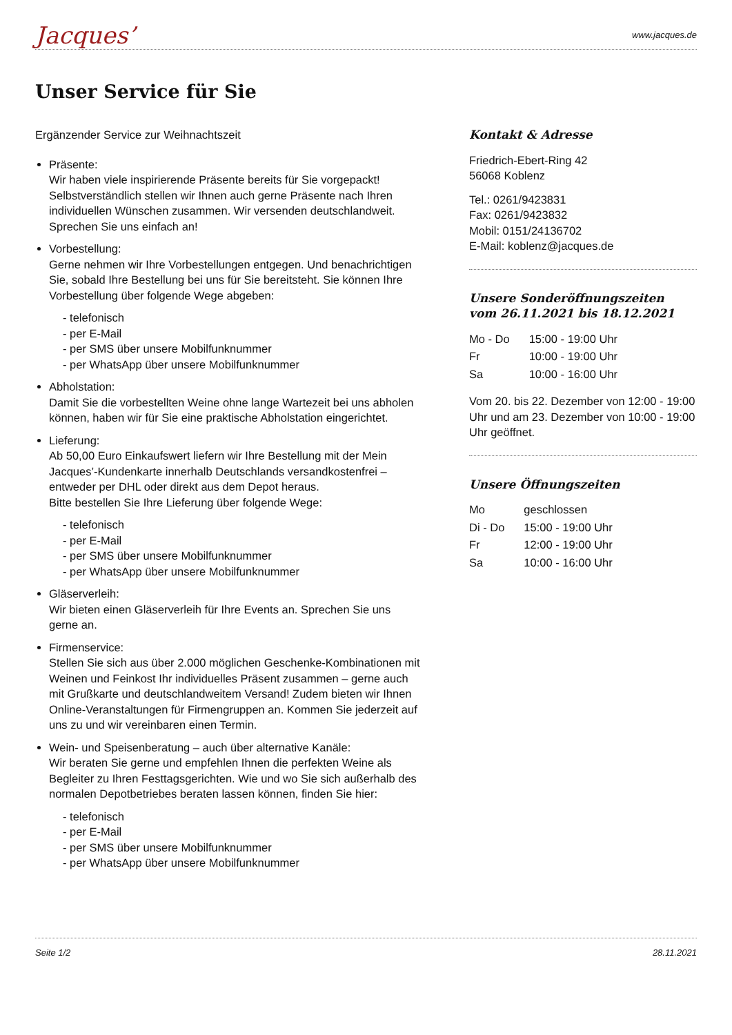Jacques’
www.jacques.de
Unser Service für Sie
Ergänzender Service zur Weihnachtszeit
Präsente:
Wir haben viele inspirierende Präsente bereits für Sie vorgepackt! Selbstverständlich stellen wir Ihnen auch gerne Präsente nach Ihren individuellen Wünschen zusammen. Wir versenden deutschlandweit. Sprechen Sie uns einfach an!
Vorbestellung:
Gerne nehmen wir Ihre Vorbestellungen entgegen. Und benachrichtigen Sie, sobald Ihre Bestellung bei uns für Sie bereitsteht. Sie können Ihre Vorbestellung über folgende Wege abgeben:
- telefonisch
- per E-Mail
- per SMS über unsere Mobilfunknummer
- per WhatsApp über unsere Mobilfunknummer
Abholstation:
Damit Sie die vorbestellten Weine ohne lange Wartezeit bei uns abholen können, haben wir für Sie eine praktische Abholstation eingerichtet.
Lieferung:
Ab 50,00 Euro Einkaufswert liefern wir Ihre Bestellung mit der Mein Jacques’-Kundenkarte innerhalb Deutschlands versandkostenfrei – entweder per DHL oder direkt aus dem Depot heraus.
Bitte bestellen Sie Ihre Lieferung über folgende Wege:
- telefonisch
- per E-Mail
- per SMS über unsere Mobilfunknummer
- per WhatsApp über unsere Mobilfunknummer
Gläserverleih:
Wir bieten einen Gläserverleih für Ihre Events an. Sprechen Sie uns gerne an.
Firmenservice:
Stellen Sie sich aus über 2.000 möglichen Geschenke-Kombinationen mit Weinen und Feinkost Ihr individuelles Präsent zusammen – gerne auch mit Grußkarte und deutschlandweitem Versand! Zudem bieten wir Ihnen Online-Veranstaltungen für Firmengruppen an. Kommen Sie jederzeit auf uns zu und wir vereinbaren einen Termin.
Wein- und Speisenberatung – auch über alternative Kanäle:
Wir beraten Sie gerne und empfehlen Ihnen die perfekten Weine als Begleiter zu Ihren Festtagsgerichten. Wie und wo Sie sich außerhalb des normalen Depotbetriebes beraten lassen können, finden Sie hier:
- telefonisch
- per E-Mail
- per SMS über unsere Mobilfunknummer
- per WhatsApp über unsere Mobilfunknummer
Kontakt & Adresse
Friedrich-Ebert-Ring 42
56068 Koblenz
Tel.: 0261/9423831
Fax: 0261/9423832
Mobil: 0151/24136702
E-Mail: koblenz@jacques.de
Unsere Sonderöffnungszeiten
vom 26.11.2021 bis 18.12.2021
| Mo - Do | 15:00 - 19:00 Uhr |
| Fr | 10:00 - 19:00 Uhr |
| Sa | 10:00 - 16:00 Uhr |
Vom 20. bis 22. Dezember von 12:00 - 19:00 Uhr und am 23. Dezember von 10:00 - 19:00 Uhr geöffnet.
Unsere Öffnungszeiten
| Mo | geschlossen |
| Di - Do | 15:00 - 19:00 Uhr |
| Fr | 12:00 - 19:00 Uhr |
| Sa | 10:00 - 16:00 Uhr |
Seite 1/2 28.11.2021